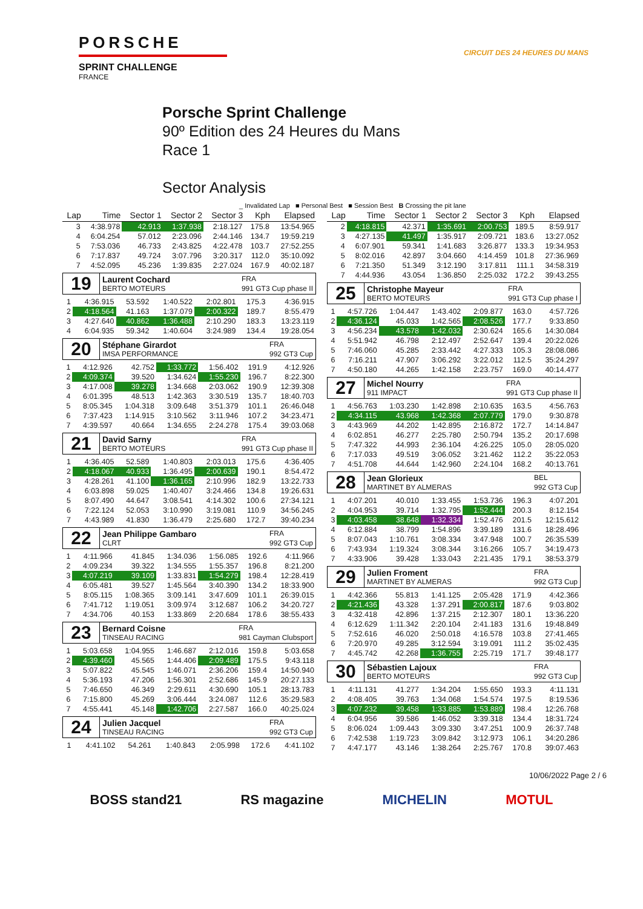PORSCHE
SPRINT CHALLENGE
FRANCE
CIRCUIT DES 24 HEURES DU MANS
Porsche Sprint Challenge
90º Edition des 24 Heures du Mans
Race 1
Sector Analysis
_ Invalidated Lap ■ Personal Best ■ Session Best B Crossing the pit lane
| Lap | Time | Sector 1 | Sector 2 | Sector 3 | Kph | Elapsed |
| --- | --- | --- | --- | --- | --- | --- |
| 3 | 4:38.978 | 42.913 | 1:37.938 | 2:18.127 | 175.8 | 13:54.965 |
| 4 | 6:04.254 | 57.012 | 2:23.096 | 2:44.146 | 134.7 | 19:59.219 |
| 5 | 7:53.036 | 46.733 | 2:43.825 | 4:22.478 | 103.7 | 27:52.255 |
| 6 | 7:17.837 | 49.724 | 3:07.796 | 3:20.317 | 112.0 | 35:10.092 |
| 7 | 4:52.095 | 45.236 | 1:39.835 | 2:27.024 | 167.9 | 40:02.187 |
19
Laurent Cochard FRA BERTO MOTEURS 991 GT3 Cup phase II
| 1 | 4:36.915 | 53.592 | 1:40.522 | 2:02.801 | 175.3 | 4:36.915 |
| 2 | 4:18.564 | 41.163 | 1:37.079 | 2:00.322 | 189.7 | 8:55.479 |
| 3 | 4:27.640 | 40.862 | 1:36.488 | 2:10.290 | 183.3 | 13:23.119 |
| 4 | 6:04.935 | 59.342 | 1:40.604 | 3:24.989 | 134.4 | 19:28.054 |
20
Stéphane Girardot FRA IMSA PERFORMANCE 992 GT3 Cup
| 1 | 4:12.926 | 42.752 | 1:33.772 | 1:56.402 | 191.9 | 4:12.926 |
| 2 | 4:09.374 | 39.520 | 1:34.624 | 1:55.230 | 196.7 | 8:22.300 |
| 3 | 4:17.008 | 39.278 | 1:34.668 | 2:03.062 | 190.9 | 12:39.308 |
| 4 | 6:01.395 | 48.513 | 1:42.363 | 3:30.519 | 135.7 | 18:40.703 |
| 5 | 8:05.345 | 1:04.318 | 3:09.648 | 3:51.379 | 101.1 | 26:46.048 |
| 6 | 7:37.423 | 1:14.915 | 3:10.562 | 3:11.946 | 107.2 | 34:23.471 |
| 7 | 4:39.597 | 40.664 | 1:34.655 | 2:24.278 | 175.4 | 39:03.068 |
21
David Sarny FRA BERTO MOTEURS 991 GT3 Cup phase II
| 1 | 4:36.405 | 52.589 | 1:40.803 | 2:03.013 | 175.6 | 4:36.405 |
| 2 | 4:18.067 | 40.933 | 1:36.495 | 2:00.639 | 190.1 | 8:54.472 |
| 3 | 4:28.261 | 41.100 | 1:36.165 | 2:10.996 | 182.9 | 13:22.733 |
| 4 | 6:03.898 | 59.025 | 1:40.407 | 3:24.466 | 134.8 | 19:26.631 |
| 5 | 8:07.490 | 44.647 | 3:08.541 | 4:14.302 | 100.6 | 27:34.121 |
| 6 | 7:22.124 | 52.053 | 3:10.990 | 3:19.081 | 110.9 | 34:56.245 |
| 7 | 4:43.989 | 41.830 | 1:36.479 | 2:25.680 | 172.7 | 39:40.234 |
22
Jean Philippe Gambaro FRA CLRT 992 GT3 Cup
| 1 | 4:11.966 | 41.845 | 1:34.036 | 1:56.085 | 192.6 | 4:11.966 |
| 2 | 4:09.234 | 39.322 | 1:34.555 | 1:55.357 | 196.8 | 8:21.200 |
| 3 | 4:07.219 | 39.109 | 1:33.831 | 1:54.279 | 198.4 | 12:28.419 |
| 4 | 6:05.481 | 39.527 | 1:45.564 | 3:40.390 | 134.2 | 18:33.900 |
| 5 | 8:05.115 | 1:08.365 | 3:09.141 | 3:47.609 | 101.1 | 26:39.015 |
| 6 | 7:41.712 | 1:19.051 | 3:09.974 | 3:12.687 | 106.2 | 34:20.727 |
| 7 | 4:34.706 | 40.153 | 1:33.869 | 2:20.684 | 178.6 | 38:55.433 |
23
Bernard Coisne FRA TINSEAU RACING 981 Cayman Clubsport
| 1 | 5:03.658 | 1:04.955 | 1:46.687 | 2:12.016 | 159.8 | 5:03.658 |
| 2 | 4:39.460 | 45.565 | 1:44.406 | 2:09.489 | 175.5 | 9:43.118 |
| 3 | 5:07.822 | 45.545 | 1:46.071 | 2:36.206 | 159.4 | 14:50.940 |
| 4 | 5:36.193 | 47.206 | 1:56.301 | 2:52.686 | 145.9 | 20:27.133 |
| 5 | 7:46.650 | 46.349 | 2:29.611 | 4:30.690 | 105.1 | 28:13.783 |
| 6 | 7:15.800 | 45.269 | 3:06.444 | 3:24.087 | 112.6 | 35:29.583 |
| 7 | 4:55.441 | 45.148 | 1:42.706 | 2:27.587 | 166.0 | 40:25.024 |
24
Julien Jacquel FRA TINSEAU RACING 992 GT3 Cup
| 1 | 4:41.102 | 54.261 | 1:40.843 | 2:05.998 | 172.6 | 4:41.102 |
| Lap | Time | Sector 1 | Sector 2 | Sector 3 | Kph | Elapsed |
| --- | --- | --- | --- | --- | --- | --- |
| 2 | 4:18.815 | 42.371 | 1:35.691 | 2:00.753 | 189.5 | 8:59.917 |
| 3 | 4:27.135 | 41.497 | 1:35.917 | 2:09.721 | 183.6 | 13:27.052 |
| 4 | 6:07.901 | 59.341 | 1:41.683 | 3:26.877 | 133.3 | 19:34.953 |
| 5 | 8:02.016 | 42.897 | 3:04.660 | 4:14.459 | 101.8 | 27:36.969 |
| 6 | 7:21.350 | 51.349 | 3:12.190 | 3:17.811 | 111.1 | 34:58.319 |
| 7 | 4:44.936 | 43.054 | 1:36.850 | 2:25.032 | 172.2 | 39:43.255 |
25
Christophe Mayeur FRA BERTO MOTEURS 991 GT3 Cup phase I
| 1 | 4:57.726 | 1:04.447 | 1:43.402 | 2:09.877 | 163.0 | 4:57.726 |
| 2 | 4:36.124 | 45.033 | 1:42.565 | 2:08.526 | 177.7 | 9:33.850 |
| 3 | 4:56.234 | 43.578 | 1:42.032 | 2:30.624 | 165.6 | 14:30.084 |
| 4 | 5:51.942 | 46.798 | 2:12.497 | 2:52.647 | 139.4 | 20:22.026 |
| 5 | 7:46.060 | 45.285 | 2:33.442 | 4:27.333 | 105.3 | 28:08.086 |
| 6 | 7:16.211 | 47.907 | 3:06.292 | 3:22.012 | 112.5 | 35:24.297 |
| 7 | 4:50.180 | 44.265 | 1:42.158 | 2:23.757 | 169.0 | 40:14.477 |
27
Michel Nourry FRA 911 IMPACT 991 GT3 Cup phase II
| 1 | 4:56.763 | 1:03.230 | 1:42.898 | 2:10.635 | 163.5 | 4:56.763 |
| 2 | 4:34.115 | 43.968 | 1:42.368 | 2:07.779 | 179.0 | 9:30.878 |
| 3 | 4:43.969 | 44.202 | 1:42.895 | 2:16.872 | 172.7 | 14:14.847 |
| 4 | 6:02.851 | 46.277 | 2:25.780 | 2:50.794 | 135.2 | 20:17.698 |
| 5 | 7:47.322 | 44.993 | 2:36.104 | 4:26.225 | 105.0 | 28:05.020 |
| 6 | 7:17.033 | 49.519 | 3:06.052 | 3:21.462 | 112.2 | 35:22.053 |
| 7 | 4:51.708 | 44.644 | 1:42.960 | 2:24.104 | 168.2 | 40:13.761 |
28
Jean Glorieux BEL MARTINET BY ALMERAS 992 GT3 Cup
| 1 | 4:07.201 | 40.010 | 1:33.455 | 1:53.736 | 196.3 | 4:07.201 |
| 2 | 4:04.953 | 39.714 | 1:32.795 | 1:52.444 | 200.3 | 8:12.154 |
| 3 | 4:03.458 | 38.648 | 1:32.334 | 1:52.476 | 201.5 | 12:15.612 |
| 4 | 6:12.884 | 38.799 | 1:54.896 | 3:39.189 | 131.6 | 18:28.496 |
| 5 | 8:07.043 | 1:10.761 | 3:08.334 | 3:47.948 | 100.7 | 26:35.539 |
| 6 | 7:43.934 | 1:19.324 | 3:08.344 | 3:16.266 | 105.7 | 34:19.473 |
| 7 | 4:33.906 | 39.428 | 1:33.043 | 2:21.435 | 179.1 | 38:53.379 |
29
Julien Froment FRA MARTINET BY ALMERAS 992 GT3 Cup
| 1 | 4:42.366 | 55.813 | 1:41.125 | 2:05.428 | 171.9 | 4:42.366 |
| 2 | 4:21.436 | 43.328 | 1:37.291 | 2:00.817 | 187.6 | 9:03.802 |
| 3 | 4:32.418 | 42.896 | 1:37.215 | 2:12.307 | 180.1 | 13:36.220 |
| 4 | 6:12.629 | 1:11.342 | 2:20.104 | 2:41.183 | 131.6 | 19:48.849 |
| 5 | 7:52.616 | 46.020 | 2:50.018 | 4:16.578 | 103.8 | 27:41.465 |
| 6 | 7:20.970 | 49.285 | 3:12.594 | 3:19.091 | 111.2 | 35:02.435 |
| 7 | 4:45.742 | 42.268 | 1:36.755 | 2:25.719 | 171.7 | 39:48.177 |
30
Sébastien Lajoux FRA BERTO MOTEURS 992 GT3 Cup
| 1 | 4:11.131 | 41.277 | 1:34.204 | 1:55.650 | 193.3 | 4:11.131 |
| 2 | 4:08.405 | 39.763 | 1:34.068 | 1:54.574 | 197.5 | 8:19.536 |
| 3 | 4:07.232 | 39.458 | 1:33.885 | 1:53.889 | 198.4 | 12:26.768 |
| 4 | 6:04.956 | 39.586 | 1:46.052 | 3:39.318 | 134.4 | 18:31.724 |
| 5 | 8:06.024 | 1:09.443 | 3:09.330 | 3:47.251 | 100.9 | 26:37.748 |
| 6 | 7:42.538 | 1:19.723 | 3:09.842 | 3:12.973 | 106.1 | 34:20.286 |
| 7 | 4:47.177 | 43.146 | 1:38.264 | 2:25.767 | 170.8 | 39:07.463 |
10/06/2022 Page 2 / 6
BOSS stand21 RS magazine MICHELIN MOTUL